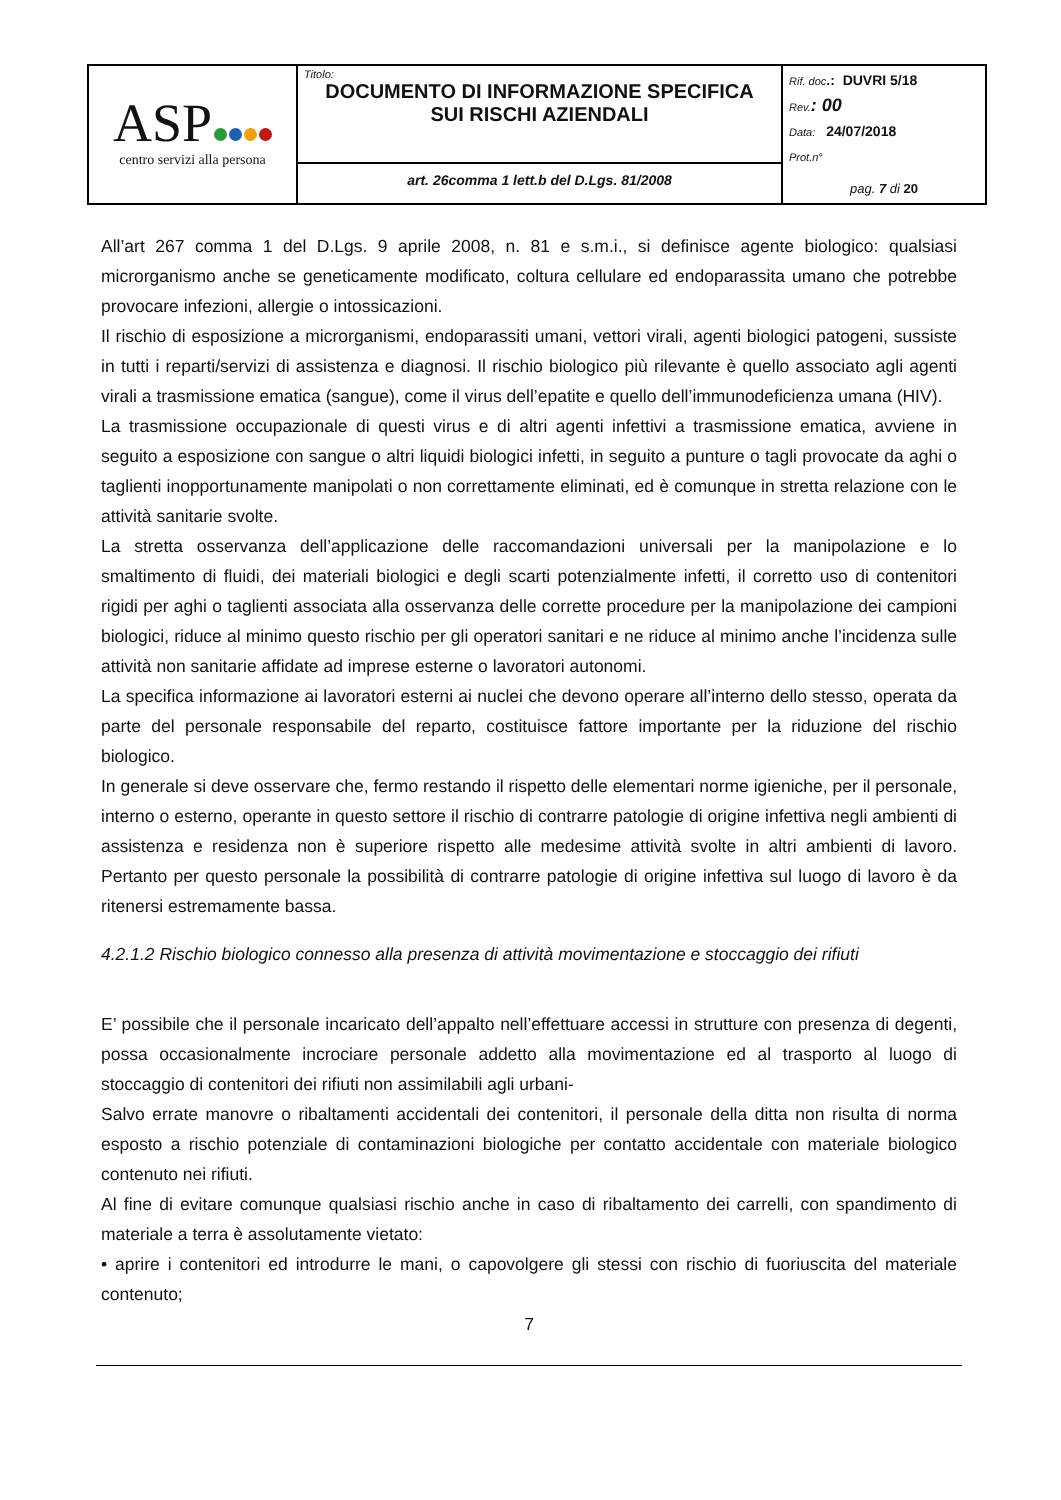| ASP centro servizi alla persona | Titolo: DOCUMENTO DI INFORMAZIONE SPECIFICA SUI RISCHI AZIENDALI | Rif. doc .: DUVRI 5/18 Rev. : 00 Data: 24/07/2018 Prot.n° pag. 7 di 20 |
| | art. 26comma 1 lett.b del D.Lgs. 81/2008 | |
All’art 267 comma 1 del D.Lgs. 9 aprile 2008, n. 81 e s.m.i., si definisce agente biologico: qualsiasi microrganismo anche se geneticamente modificato, coltura cellulare ed endoparassita umano che potrebbe provocare infezioni, allergie o intossicazioni.
Il rischio di esposizione a microrganismi, endoparassiti umani, vettori virali, agenti biologici patogeni, sussiste in tutti i reparti/servizi di assistenza e diagnosi. Il rischio biologico più rilevante è quello associato agli agenti virali a trasmissione ematica (sangue), come il virus dell’epatite e quello dell’immunodeficienza umana (HIV).
La trasmissione occupazionale di questi virus e di altri agenti infettivi a trasmissione ematica, avviene in seguito a esposizione con sangue o altri liquidi biologici infetti, in seguito a punture o tagli provocate da aghi o taglienti inopportunamente manipolati o non correttamente eliminati, ed è comunque in stretta relazione con le attività sanitarie svolte.
La stretta osservanza dell’applicazione delle raccomandazioni universali per la manipolazione e lo smaltimento di fluidi, dei materiali biologici e degli scarti potenzialmente infetti, il corretto uso di contenitori rigidi per aghi o taglienti associata alla osservanza delle corrette procedure per la manipolazione dei campioni biologici, riduce al minimo questo rischio per gli operatori sanitari e ne riduce al minimo anche l’incidenza sulle attività non sanitarie affidate ad imprese esterne o lavoratori autonomi.
La specifica informazione ai lavoratori esterni ai nuclei che devono operare all’interno dello stesso, operata da parte del personale responsabile del reparto, costituisce fattore importante per la riduzione del rischio biologico.
In generale si deve osservare che, fermo restando il rispetto delle elementari norme igieniche, per il personale, interno o esterno, operante in questo settore il rischio di contrarre patologie di origine infettiva negli ambienti di assistenza e residenza non è superiore rispetto alle medesime attività svolte in altri ambienti di lavoro. Pertanto per questo personale la possibilità di contrarre patologie di origine infettiva sul luogo di lavoro è da ritenersi estremamente bassa.
4.2.1.2 Rischio biologico connesso alla presenza di attività movimentazione e stoccaggio dei rifiuti
E’ possibile che il personale incaricato dell’appalto nell’effettuare accessi in strutture con presenza di degenti, possa occasionalmente incrociare personale addetto alla movimentazione ed al trasporto al luogo di stoccaggio di contenitori dei rifiuti non assimilabili agli urbani-
Salvo errate manovre o ribaltamenti accidentali dei contenitori, il personale della ditta non risulta di norma esposto a rischio potenziale di contaminazioni biologiche per contatto accidentale con materiale biologico contenuto nei rifiuti.
Al fine di evitare comunque qualsiasi rischio anche in caso di ribaltamento dei carrelli, con spandimento di materiale a terra è assolutamente vietato:
• aprire i contenitori ed introdurre le mani, o capovolgere gli stessi con rischio di fuoriuscita del materiale contenuto;
7